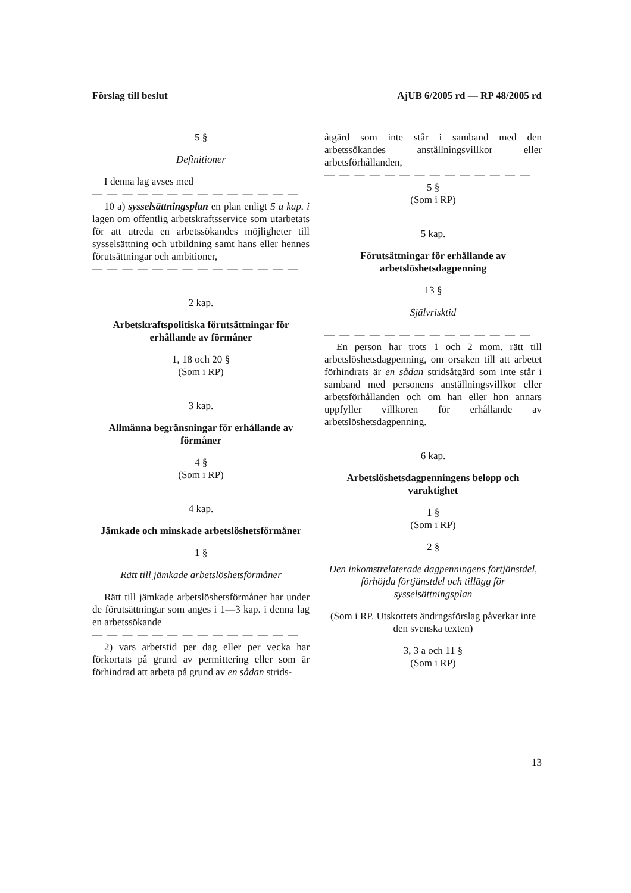Förslag till beslut AjUB 6/2005 rd — RP 48/2005 rd
5 §
Definitioner
I denna lag avses med
— — — — — — — — — — — — — —
10 a) sysselsättningsplan en plan enligt 5 a kap. i lagen om offentlig arbetskraftsservice som utarbetats för att utreda en arbetssökandes möjligheter till sysselsättning och utbildning samt hans eller hennes förutsättningar och ambitioner,
— — — — — — — — — — — — — —
2 kap.
Arbetskraftspolitiska förutsättningar för erhållande av förmåner
1, 18 och 20 §
(Som i RP)
3 kap.
Allmänna begränsningar för erhållande av förmåner
4 §
(Som i RP)
4 kap.
Jämkade och minskade arbetslöshetsförmåner
1 §
Rätt till jämkade arbetslöshetsförmåner
Rätt till jämkade arbetslöshetsförmåner har under de förutsättningar som anges i 1—3 kap. i denna lag en arbetssökande
— — — — — — — — — — — — — —
2) vars arbetstid per dag eller per vecka har förkortats på grund av permittering eller som är förhindrad att arbeta på grund av en sådan strids-
åtgärd som inte står i samband med den arbetssökandes anställningsvillkor eller arbetsförhållanden,
— — — — — — — — — — — — — —
5 §
(Som i RP)
5 kap.
Förutsättningar för erhållande av arbetslöshetsdagpenning
13 §
Självrisktid
— — — — — — — — — — — — — —
En person har trots 1 och 2 mom. rätt till arbetslöshetsdagpenning, om orsaken till att arbetet förhindrats är en sådan stridsåtgärd som inte står i samband med personens anställningsvillkor eller arbetsförhållanden och om han eller hon annars uppfyller villkoren för erhållande av arbetslöshetsdagpenning.
6 kap.
Arbetslöshetsdagpenningens belopp och varaktighet
1 §
(Som i RP)
2 §
Den inkomstrelaterade dagpenningens förtjänstdel, förhöjda förtjänstdel och tillägg för sysselsättningsplan
(Som i RP. Utskottets ändrngsförslag påverkar inte den svenska texten)
3, 3 a och 11 §
(Som i RP)
13